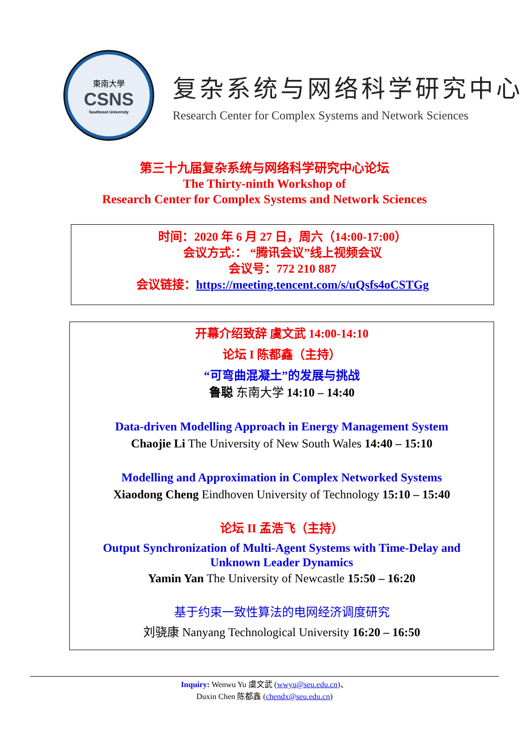東南大學
CSNS
Southeast University
复杂系统与网络科学研究中心
Research Center for Complex Systems and Network Sciences
第三十九届复杂系统与网络科学研究中心论坛
The Thirty-ninth Workshop of
Research Center for Complex Systems and Network Sciences
时间：2020 年 6 月 27 日，周六（14:00-17:00）
会议方式:： “腾讯会议”线上视频会议
会议号：772 210 887
会议链接：https://meeting.tencent.com/s/uQsfs4oCSTGg
开幕介绍致辞 虞文武 14:00-14:10
论坛 I 陈都鑫（主持）
“可弯曲混凝土”的发展与挑战
鲁聪 东南大学 14:10 – 14:40
Data-driven Modelling Approach in Energy Management System
Chaojie Li The University of New South Wales 14:40 – 15:10
Modelling and Approximation in Complex Networked Systems
Xiaodong Cheng Eindhoven University of Technology 15:10 – 15:40
论坛 II 孟浩飞（主持）
Output Synchronization of Multi-Agent Systems with Time-Delay and
Unknown Leader Dynamics
Yamin Yan The University of Newcastle 15:50 – 16:20
基于约束一致性算法的电网经济调度研究
刘骁康 Nanyang Technological University 16:20 – 16:50
Inquiry: Wenwu Yu 虞文武 (wwyu@seu.edu.cn)、
Duxin Chen 陈都鑫 (chendx@seu.edu.cn)